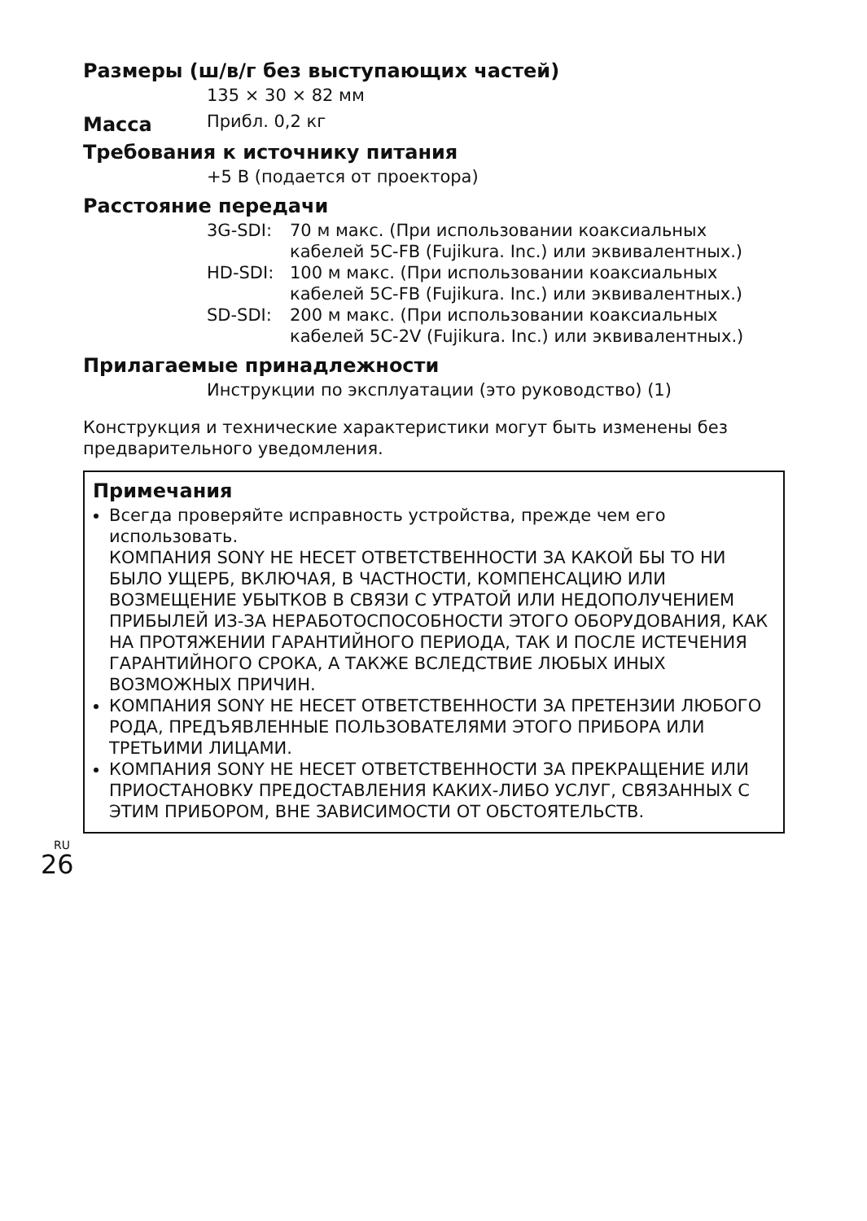Размеры (ш/в/г без выступающих частей)
135 × 30 × 82 мм
Масса
Прибл. 0,2 кг
Требования к источнику питания
+5 В (подается от проектора)
Расстояние передачи
3G-SDI: 70 м макс. (При использовании коаксиальных кабелей 5C-FB (Fujikura. Inc.) или эквивалентных.)
HD-SDI: 100 м макс. (При использовании коаксиальных кабелей 5C-FB (Fujikura. Inc.) или эквивалентных.)
SD-SDI: 200 м макс. (При использовании коаксиальных кабелей 5C-2V (Fujikura. Inc.) или эквивалентных.)
Прилагаемые принадлежности
Инструкции по эксплуатации (это руководство) (1)
Конструкция и технические характеристики могут быть изменены без предварительного уведомления.
Примечания
Всегда проверяйте исправность устройства, прежде чем его использовать.
КОМПАНИЯ SONY НЕ НЕСЕТ ОТВЕТСТВЕННОСТИ ЗА КАКОЙ БЫ ТО НИ БЫЛО УЩЕРБ, ВКЛЮЧАЯ, В ЧАСТНОСТИ, КОМПЕНСАЦИЮ ИЛИ ВОЗМЕЩЕНИЕ УБЫТКОВ В СВЯЗИ С УТРАТОЙ ИЛИ НЕДОПОЛУЧЕНИЕМ ПРИБЫЛЕЙ ИЗ-ЗА НЕРАБОТОСПОСОБНОСТИ ЭТОГО ОБОРУДОВАНИЯ, КАК НА ПРОТЯЖЕНИИ ГАРАНТИЙНОГО ПЕРИОДА, ТАК И ПОСЛЕ ИСТЕЧЕНИЯ ГАРАНТИЙНОГО СРОКА, А ТАКЖЕ ВСЛЕДСТВИЕ ЛЮБЫХ ИНЫХ ВОЗМОЖНЫХ ПРИЧИН.
КОМПАНИЯ SONY НЕ НЕСЕТ ОТВЕТСТВЕННОСТИ ЗА ПРЕТЕНЗИИ ЛЮБОГО РОДА, ПРЕДЪЯВЛЕННЫЕ ПОЛЬЗОВАТЕЛЯМИ ЭТОГО ПРИБОРА ИЛИ ТРЕТЬИМИ ЛИЦАМИ.
КОМПАНИЯ SONY НЕ НЕСЕТ ОТВЕТСТВЕННОСТИ ЗА ПРЕКРАЩЕНИЕ ИЛИ ПРИОСТАНОВКУ ПРЕДОСТАВЛЕНИЯ КАКИХ-ЛИБО УСЛУГ, СВЯЗАННЫХ С ЭТИМ ПРИБОРОМ, ВНЕ ЗАВИСИМОСТИ ОТ ОБСТОЯТЕЛЬСТВ.
RU
26